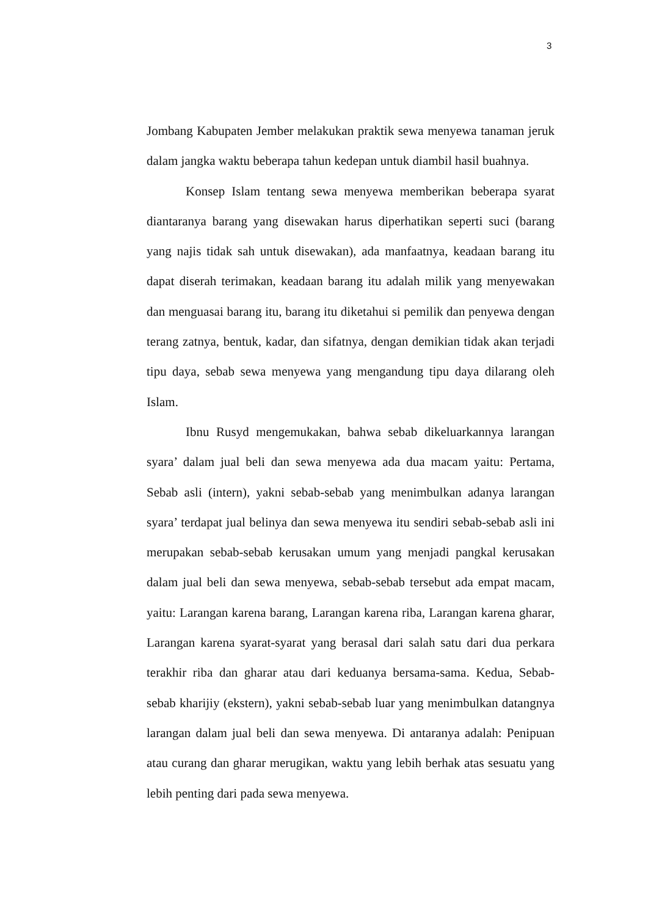3
Jombang Kabupaten Jember melakukan praktik sewa menyewa tanaman jeruk dalam jangka waktu beberapa tahun kedepan untuk diambil hasil buahnya.
Konsep Islam tentang sewa menyewa memberikan beberapa syarat diantaranya barang yang disewakan harus diperhatikan seperti suci (barang yang najis tidak sah untuk disewakan), ada manfaatnya, keadaan barang itu dapat diserah terimakan, keadaan barang itu adalah milik yang menyewakan dan menguasai barang itu, barang itu diketahui si pemilik dan penyewa dengan terang zatnya, bentuk, kadar, dan sifatnya, dengan demikian tidak akan terjadi tipu daya, sebab sewa menyewa yang mengandung tipu daya dilarang oleh Islam.
Ibnu Rusyd mengemukakan, bahwa sebab dikeluarkannya larangan syara’ dalam jual beli dan sewa menyewa ada dua macam yaitu: Pertama, Sebab asli (intern), yakni sebab-sebab yang menimbulkan adanya larangan syara’ terdapat jual belinya dan sewa menyewa itu sendiri sebab-sebab asli ini merupakan sebab-sebab kerusakan umum yang menjadi pangkal kerusakan dalam jual beli dan sewa menyewa, sebab-sebab tersebut ada empat macam, yaitu: Larangan karena barang, Larangan karena riba, Larangan karena gharar, Larangan karena syarat-syarat yang berasal dari salah satu dari dua perkara terakhir riba dan gharar atau dari keduanya bersama-sama. Kedua, Sebab-sebab kharijiy (ekstern), yakni sebab-sebab luar yang menimbulkan datangnya larangan dalam jual beli dan sewa menyewa. Di antaranya adalah: Penipuan atau curang dan gharar merugikan, waktu yang lebih berhak atas sesuatu yang lebih penting dari pada sewa menyewa.